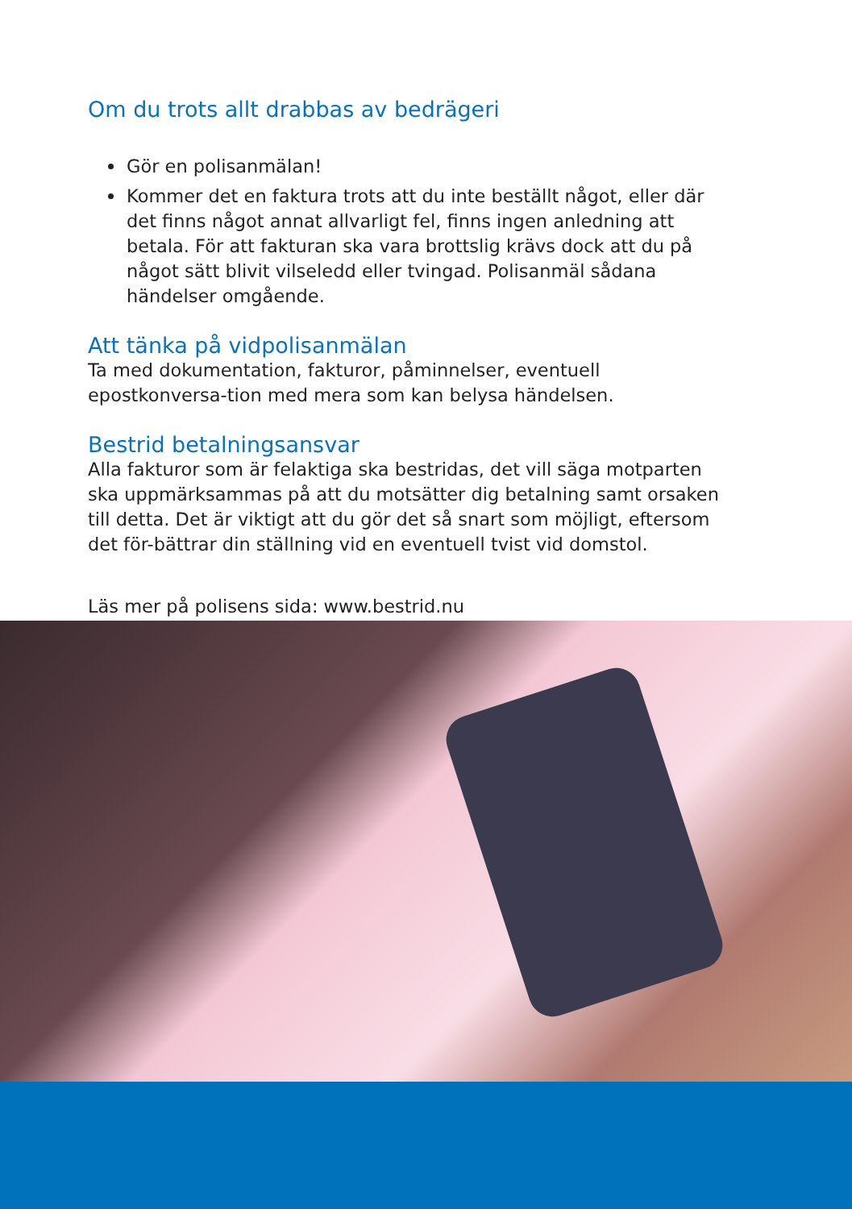Om du trots allt drabbas av bedrägeri
Gör en polisanmälan!
Kommer det en faktura trots att du inte beställt något, eller där det finns något annat allvarligt fel, finns ingen anledning att betala. För att fakturan ska vara brottslig krävs dock att du på något sätt blivit vilseledd eller tvingad. Polisanmäl sådana händelser omgående.
Att tänka på vidpolisanmälan
Ta med dokumentation, fakturor, påminnelser, eventuell epostkonversa-tion med mera som kan belysa händelsen.
Bestrid betalningsansvar
Alla fakturor som är felaktiga ska bestridas, det vill säga motparten ska uppmärksammas på att du motsätter dig betalning samt orsaken till detta. Det är viktigt att du gör det så snart som möjligt, eftersom det för-bättrar din ställning vid en eventuell tvist vid domstol.
Läs mer på polisens sida: www.bestrid.nu